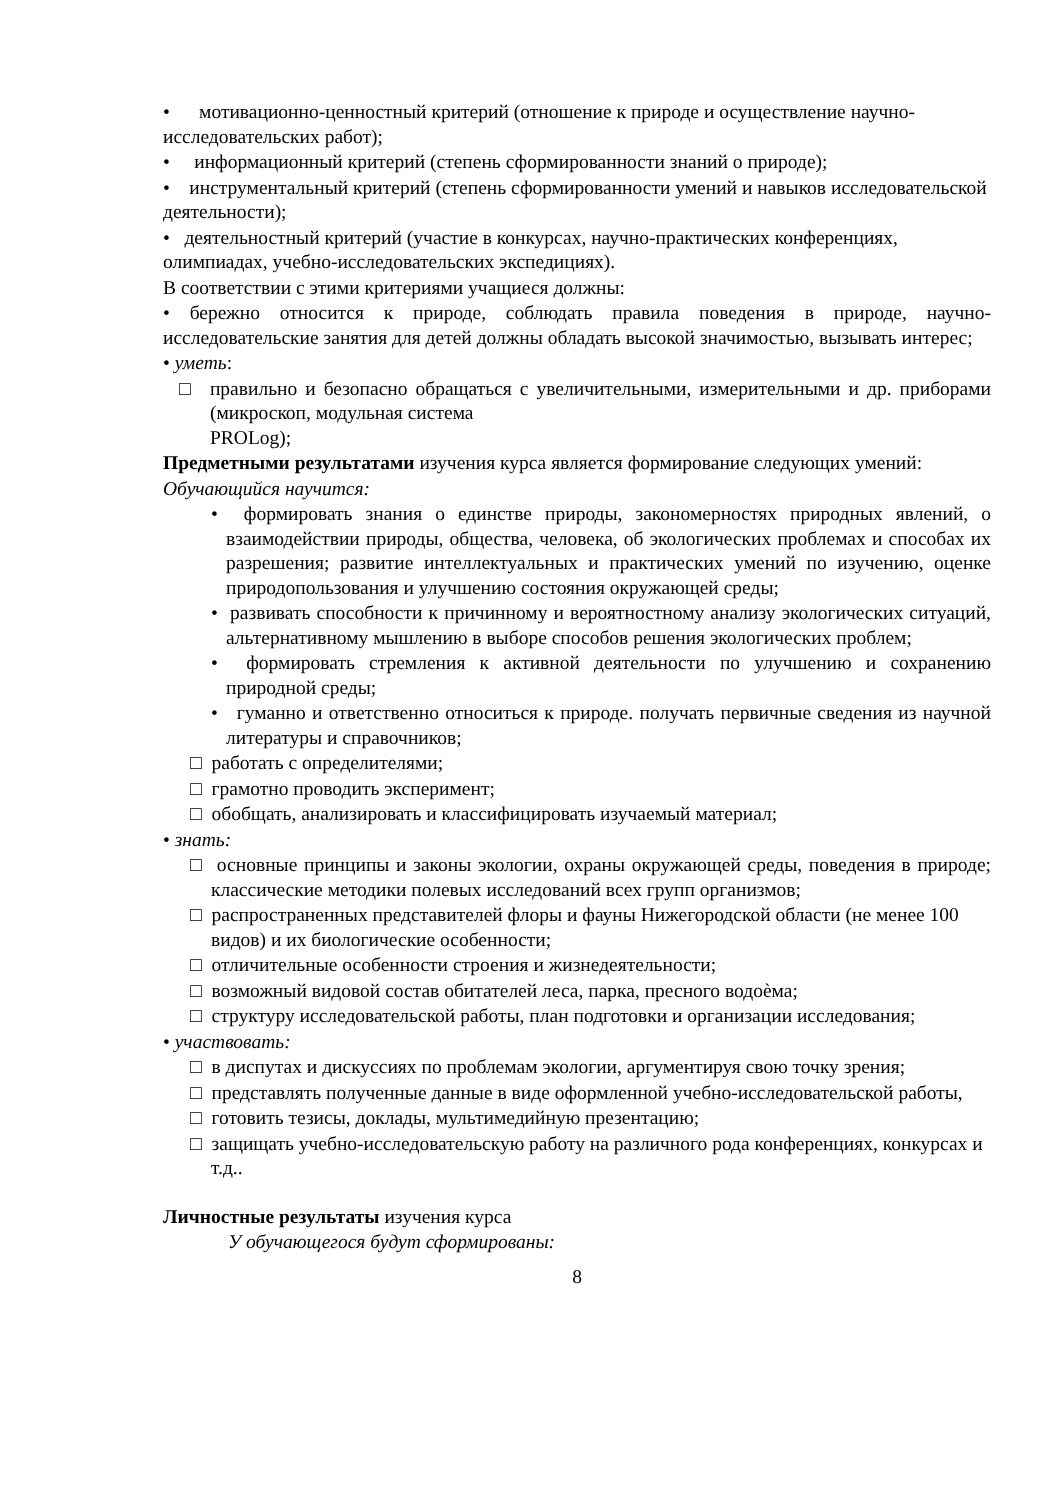• мотивационно-ценностный критерий (отношение к природе и осуществление научно-исследовательских работ);
• информационный критерий (степень сформированности знаний о природе);
• инструментальный критерий (степень сформированности умений и навыков исследовательской деятельности);
• деятельностный критерий (участие в конкурсах, научно-практических конференциях, олимпиадах, учебно-исследовательских экспедициях).
В соответствии с этими критериями учащиеся должны:
• бережно относится к природе, соблюдать правила поведения в природе, научно-исследовательские занятия для детей должны обладать высокой значимостью, вызывать интерес;
• уметь:
□ правильно и безопасно обращаться с увеличительными, измерительными и др. приборами (микроскоп, модульная система
PROLog);
Предметными результатами изучения курса является формирование следующих умений:
Обучающийся научится:
• формировать знания о единстве природы, закономерностях природных явлений, о взаимодействии природы, общества, человека, об экологических проблемах и способах их разрешения; развитие интеллектуальных и практических умений по изучению, оценке природопользования и улучшению состояния окружающей среды;
• развивать способности к причинному и вероятностному анализу экологических ситуаций, альтернативному мышлению в выборе способов решения экологических проблем;
• формировать стремления к активной деятельности по улучшению и сохранению природной среды;
• гуманно и ответственно относиться к природе. получать первичные сведения из научной литературы и справочников;
□ работать с определителями;
□ грамотно проводить эксперимент;
□ обобщать, анализировать и классифицировать изучаемый материал;
• знать:
□ основные принципы и законы экологии, охраны окружающей среды, поведения в природе; классические методики полевых исследований всех групп организмов;
□ распространенных представителей флоры и фауны Нижегородской области (не менее 100 видов) и их биологические особенности;
□ отличительные особенности строения и жизнедеятельности;
□ возможный видовой состав обитателей леса, парка, пресного водоѐма;
□ структуру исследовательской работы, план подготовки и организации исследования;
• участвовать:
□ в диспутах и дискуссиях по проблемам экологии, аргументируя свою точку зрения;
□ представлять полученные данные в виде оформленной учебно-исследовательской работы,
□ готовить тезисы, доклады, мультимедийную презентацию;
□ защищать учебно-исследовательскую работу на различного рода конференциях, конкурсах и т.д..
Личностные результаты изучения курса
У обучающегося будут сформированы:
8